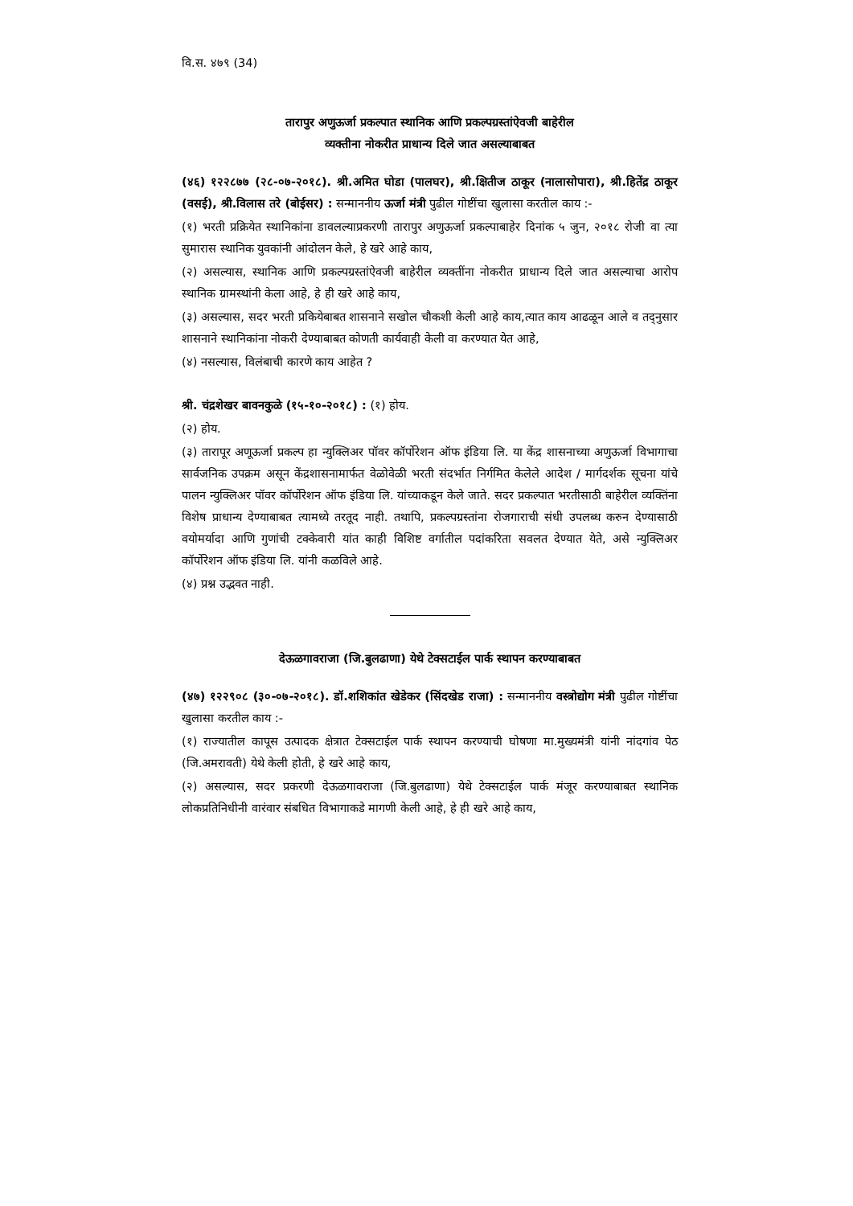वि.स. ४७९ (34)
तारापुर अणुऊर्जा प्रकल्पात स्थानिक आणि प्रकल्पग्रस्तांऐवजी बाहेरील
व्यक्तीना नोकरीत प्राधान्य दिले जात असल्याबाबत
(४६) १२२८७७ (२८-०७-२०१८). श्री.अमित घोडा (पालघर), श्री.क्षितीज ठाकूर (नालासोपारा), श्री.हितेंद्र ठाकूर (वसई), श्री.विलास तरे (बोईसर) : सन्माननीय ऊर्जा मंत्री पुढील गोष्टींचा खुलासा करतील काय :-
(१) भरती प्रक्रियेत स्थानिकांना डावलल्याप्रकरणी तारापुर अणुऊर्जा प्रकल्पाबाहेर दिनांक ५ जुन, २०१८ रोजी वा त्या सुमारास स्थानिक युवकांनी आंदोलन केले, हे खरे आहे काय,
(२) असल्यास, स्थानिक आणि प्रकल्पग्रस्तांऐवजी बाहेरील व्यक्तींना नोकरीत प्राधान्य दिले जात असल्याचा आरोप स्थानिक ग्रामस्थांनी केला आहे, हे ही खरे आहे काय,
(३) असल्यास, सदर भरती प्रकियेबाबत शासनाने सखोल चौकशी केली आहे काय,त्यात काय आढळून आले व तद्नुसार शासनाने स्थानिकांना नोकरी देण्याबाबत कोणती कार्यवाही केली वा करण्यात येत आहे,
(४) नसल्यास, विलंबाची कारणे काय आहेत ?
श्री. चंद्रशेखर बावनकुळे (१५-१०-२०१८) : (१) होय.
(२) होय.
(३) तारापूर अणूऊर्जा प्रकल्प हा न्युक्लिअर पॉवर कॉर्पोरेशन ऑफ इंडिया लि. या केंद्र शासनाच्या अणुऊर्जा विभागाचा सार्वजनिक उपक्रम असून केंद्रशासनामार्फत वेळोवेळी भरती संदर्भात निर्गमित केलेले आदेश / मार्गदर्शक सूचना यांचे पालन न्युक्लिअर पॉवर कॉर्पोरेशन ऑफ इंडिया लि. यांच्याकडून केले जाते. सदर प्रकल्पात भरतीसाठी बाहेरील व्यक्तिंना विशेष प्राधान्य देण्याबाबत त्यामध्ये तरतूद नाही. तथापि, प्रकल्पग्रस्तांना रोजगाराची संधी उपलब्ध करुन देण्यासाठी वयोमर्यादा आणि गुणांची टक्केवारी यांत काही विशिष्ट वर्गातील पदांकरिता सवलत देण्यात येते, असे न्युक्लिअर कॉर्पोरेशन ऑफ इंडिया लि. यांनी कळविले आहे.
(४) प्रश्न उद्भवत नाही.
देऊळगावराजा (जि.बुलढाणा) येथे टेक्सटाईल पार्क स्थापन करण्याबाबत
(४७) १२२९०८ (३०-०७-२०१८). डॉ.शशिकांत खेडेकर (सिंदखेड राजा) : सन्माननीय वस्त्रोद्योग मंत्री पुढील गोष्टींचा खुलासा करतील काय :-
(१) राज्यातील कापूस उत्पादक क्षेत्रात टेक्सटाईल पार्क स्थापन करण्याची घोषणा मा.मुख्यमंत्री यांनी नांदगांव पेठ (जि.अमरावती) येथे केली होती, हे खरे आहे काय,
(२) असल्यास, सदर प्रकरणी देऊळगावराजा (जि.बुलढाणा) येथे टेक्सटाईल पार्क मंजूर करण्याबाबत स्थानिक लोकप्रतिनिधीनी वारंवार संबधित विभागाकडे मागणी केली आहे, हे ही खरे आहे काय,